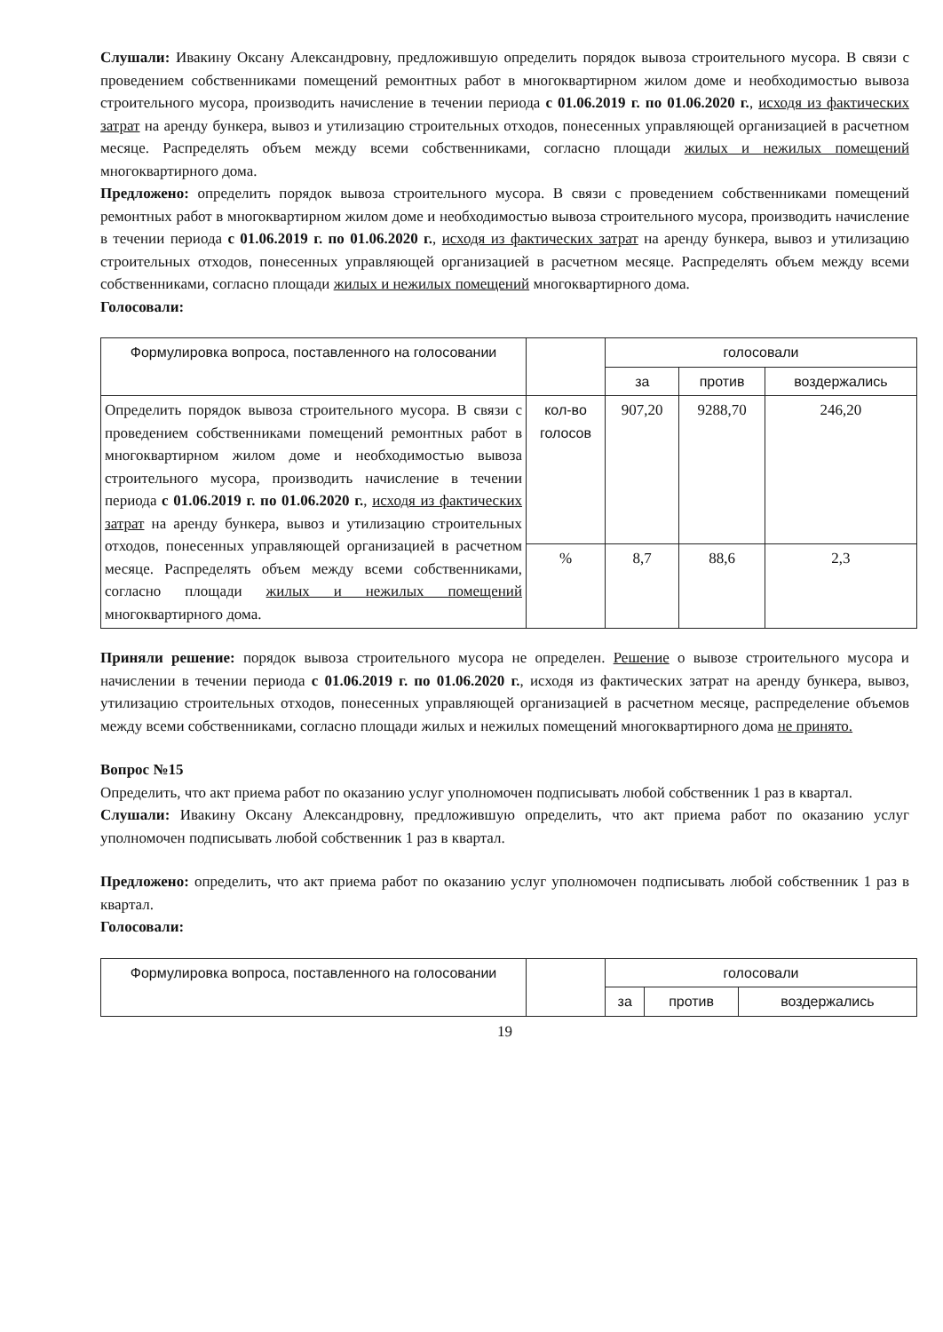Слушали: Ивакину Оксану Александровну, предложившую определить порядок вывоза строительного мусора. В связи с проведением собственниками помещений ремонтных работ в многоквартирном жилом доме и необходимостью вывоза строительного мусора, производить начисление в течении периода с 01.06.2019 г. по 01.06.2020 г., исходя из фактических затрат на аренду бункера, вывоз и утилизацию строительных отходов, понесенных управляющей организацией в расчетном месяце. Распределять объем между всеми собственниками, согласно площади жилых и нежилых помещений многоквартирного дома.
Предложено: определить порядок вывоза строительного мусора. В связи с проведением собственниками помещений ремонтных работ в многоквартирном жилом доме и необходимостью вывоза строительного мусора, производить начисление в течении периода с 01.06.2019 г. по 01.06.2020 г., исходя из фактических затрат на аренду бункера, вывоз и утилизацию строительных отходов, понесенных управляющей организацией в расчетном месяце. Распределять объем между всеми собственниками, согласно площади жилых и нежилых помещений многоквартирного дома.
Голосовали:
| Формулировка вопроса, поставленного на голосовании | | голосовали | | |
| --- | --- | --- | --- | --- |
| | | за | против | воздержались |
| Определить порядок вывоза строительного мусора. В связи с проведением собственниками помещений ремонтных работ в многоквартирном жилом доме и необходимостью вывоза строительного мусора, производить начисление в течении периода с 01.06.2019 г. по 01.06.2020 г. , исходя из фактических затрат на аренду бункера, вывоз и утилизацию строительных отходов, понесенных управляющей организацией в расчетном месяце. Распределять объем между всеми собственниками, согласно площади жилых и нежилых помещений многоквартирного дома. | кол-во голосов | 907,20 | 9288,70 | 246,20 |
| | % | 8,7 | 88,6 | 2,3 |
Приняли решение: порядок вывоза строительного мусора не определен. Решение о вывозе строительного мусора и начислении в течении периода с 01.06.2019 г. по 01.06.2020 г., исходя из фактических затрат на аренду бункера, вывоз, утилизацию строительных отходов, понесенных управляющей организацией в расчетном месяце, распределение объемов между всеми собственниками, согласно площади жилых и нежилых помещений многоквартирного дома не принято.
Вопрос №15
Определить, что акт приема работ по оказанию услуг уполномочен подписывать любой собственник 1 раз в квартал.
Слушали: Ивакину Оксану Александровну, предложившую определить, что акт приема работ по оказанию услуг уполномочен подписывать любой собственник 1 раз в квартал.
Предложено: определить, что акт приема работ по оказанию услуг уполномочен подписывать любой собственник 1 раз в квартал.
Голосовали:
| Формулировка вопроса, поставленного на голосовании | | голосовали | | |
| --- | --- | --- | --- | --- |
| | | за | против | воздержались |
19